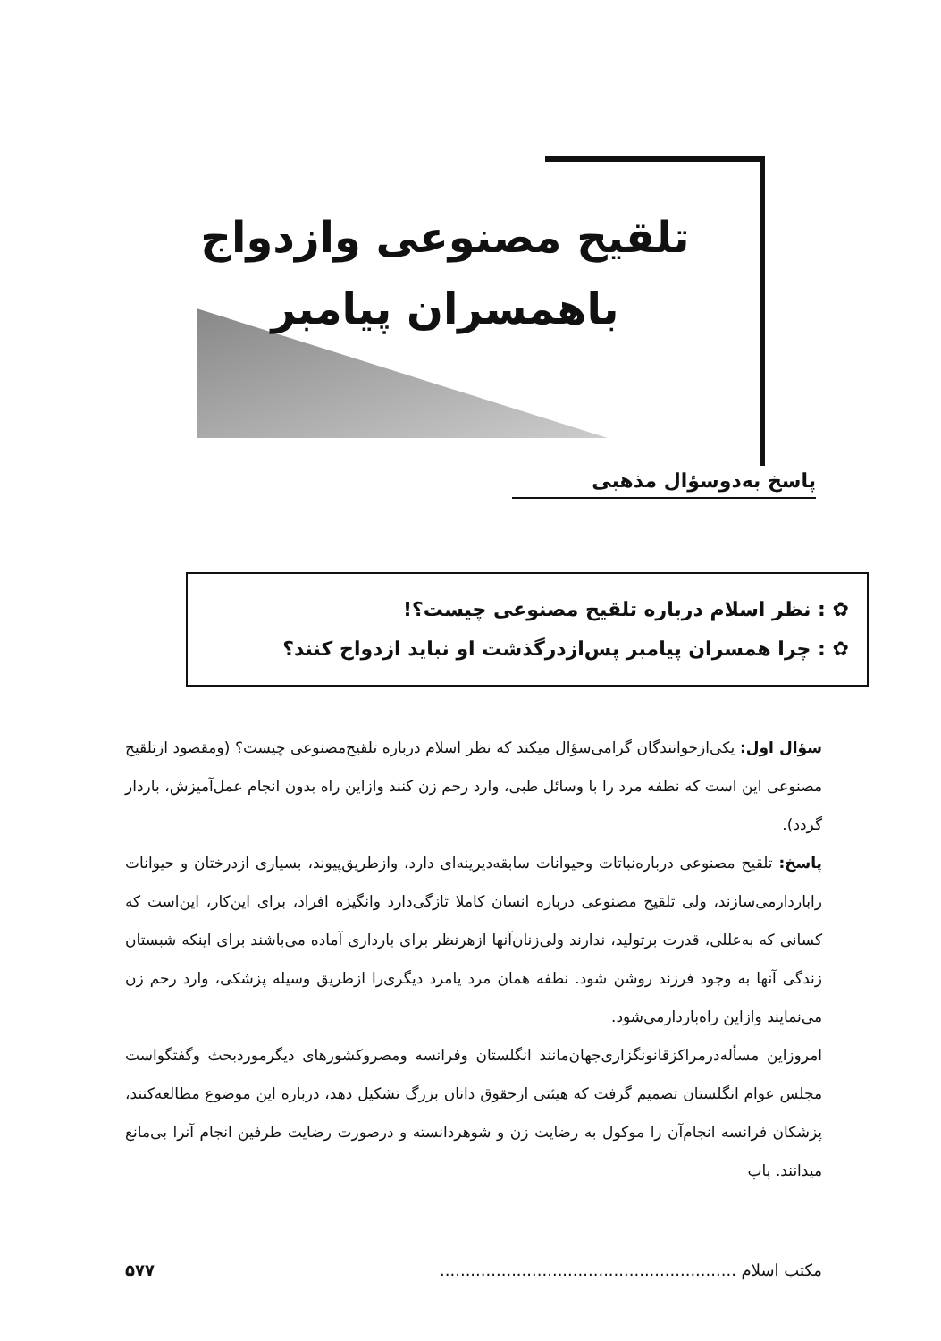تلقیح مصنوعی وازدواج
باهمسران پیامبر
پاسخ به‌دوسؤال مذهبی
✿ : نظر اسلام درباره تلقیح مصنوعی چیست؟!
✿ : چرا همسران پیامبر پس‌ازدرگذشت او نباید ازدواج کنند؟
سؤال اول: یکی‌ازخوانندگان گرامی‌سؤال میکند که نظر اسلام درباره تلقیح‌مصنوعی چیست؟ (ومقصود ازتلقیح مصنوعی این است که نطفه مرد را با وسائل طبی، وارد رحم زن کنند وازاین راه بدون انجام عمل‌آمیزش، باردار گردد).
پاسخ: تلقیح مصنوعی درباره‌نباتات وحیوانات سابقه‌دیرینه‌ای دارد، وازطریق‌پیوند، بسیاری ازدرختان و حیوانات راباردارمی‌سازند، ولی تلقیح مصنوعی درباره انسان کاملا تازگی‌دارد وانگیزه افراد، برای این‌کار، این‌است که کسانی که به‌عللی، قدرت برتولید، ندارند ولی‌زنان‌آنها ازهرنظر برای بارداری آماده می‌باشند برای اینکه شبستان زندگی آنها به وجود فرزند روشن شود. نطفه همان مرد یامرد دیگری‌را ازطریق وسیله پزشکی، وارد رحم زن می‌نمایند وازاین راه‌باردارمی‌شود.
امروزاین مسأله‌درمراکزقانونگزاری‌جهان‌مانند انگلستان وفرانسه ومصروکشورهای دیگرموردبحث وگفتگواست مجلس عوام انگلستان تصمیم گرفت که هیئتی ازحقوق دانان بزرگ تشکیل دهد، درباره این موضوع مطالعه‌کنند، پزشکان فرانسه انجام‌آن را موکول به رضایت زن و شوهردانسته و درصورت رضایت طرفین انجام آنرا بی‌مانع میدانند. پاپ
مکتب اسلام .......................................................... ۵۷۷